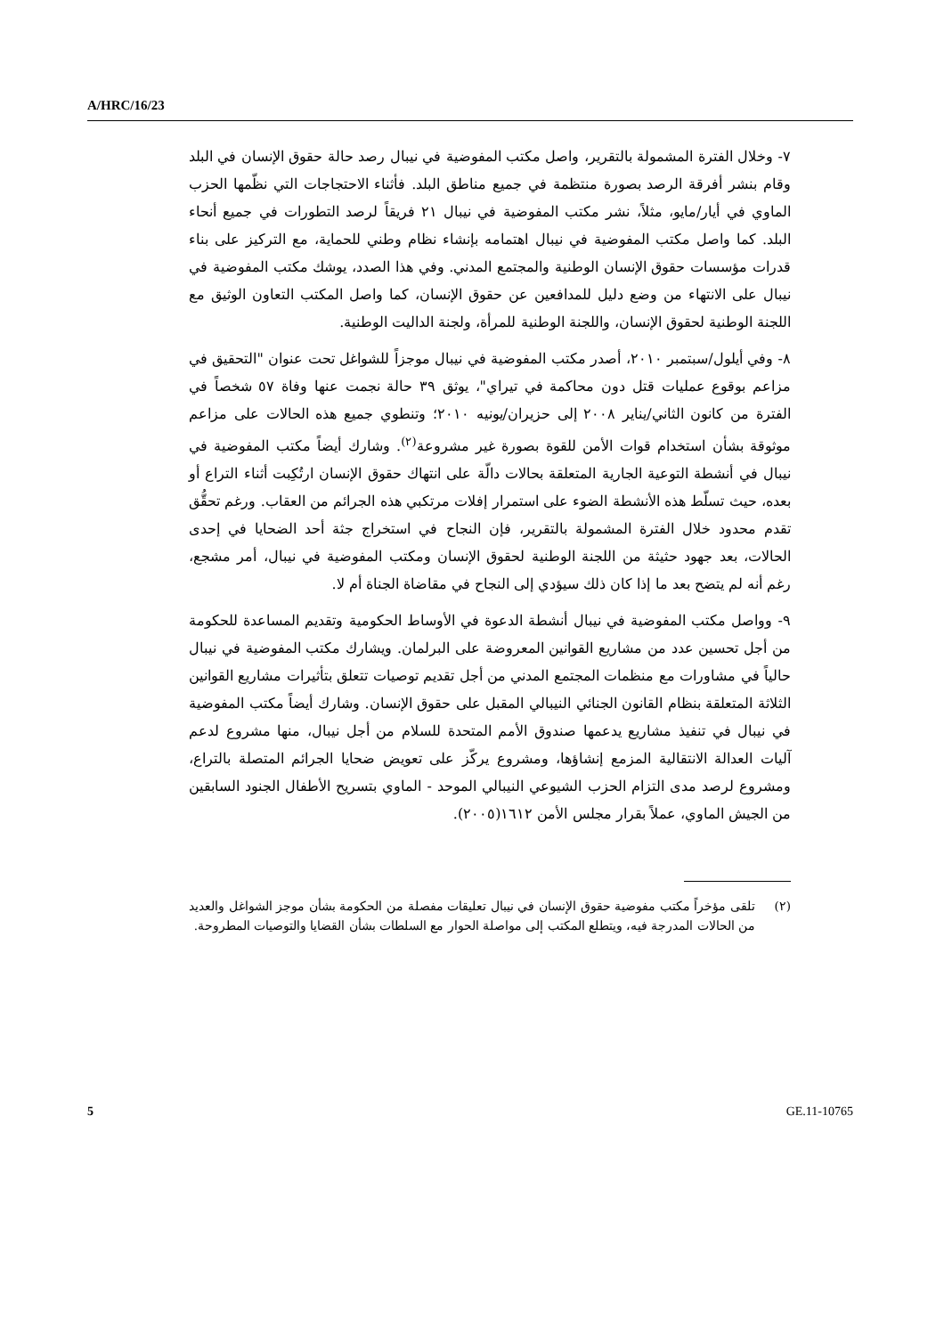A/HRC/16/23
٧- وخلال الفترة المشمولة بالتقرير، واصل مكتب المفوضية في نيبال رصد حالة حقوق الإنسان في البلد وقام بنشر أفرقة الرصد بصورة منتظمة في جميع مناطق البلد. فأثناء الاحتجاجات التي نظّمها الحزب الماوي في أيار/مايو، مثلاً، نشر مكتب المفوضية في نيبال ٢١ فريقاً لرصد التطورات في جميع أنحاء البلد. كما واصل مكتب المفوضية في نيبال اهتمامه بإنشاء نظام وطني للحماية، مع التركيز على بناء قدرات مؤسسات حقوق الإنسان الوطنية والمجتمع المدني. وفي هذا الصدد، يوشك مكتب المفوضية في نيبال على الانتهاء من وضع دليل للمدافعين عن حقوق الإنسان، كما واصل المكتب التعاون الوثيق مع اللجنة الوطنية لحقوق الإنسان، واللجنة الوطنية للمرأة، ولجنة الداليت الوطنية.
٨- وفي أيلول/سبتمبر ٢٠١٠، أصدر مكتب المفوضية في نيبال موجزاً للشواغل تحت عنوان "التحقيق في مزاعم بوقوع عمليات قتل دون محاكمة في تيراي"، يوثق ٣٩ حالة نجمت عنها وفاة ٥٧ شخصاً في الفترة من كانون الثاني/يناير ٢٠٠٨ إلى حزيران/يونيه ٢٠١٠؛ وتنطوي جميع هذه الحالات على مزاعم موثوقة بشأن استخدام قوات الأمن للقوة بصورة غير مشروعة<sup>(٢)</sup>. وشارك أيضاً مكتب المفوضية في نيبال في أنشطة التوعية الجارية المتعلقة بحالات دالّة على انتهاك حقوق الإنسان ارتُكِبت أثناء التراع أو بعده، حيث تسلّط هذه الأنشطة الضوء على استمرار إفلات مرتكبي هذه الجرائم من العقاب. ورغم تحقُّق تقدم محدود خلال الفترة المشمولة بالتقرير، فإن النجاح في استخراج جثة أحد الضحايا في إحدى الحالات، بعد جهود حثيثة من اللجنة الوطنية لحقوق الإنسان ومكتب المفوضية في نيبال، أمر مشجع، رغم أنه لم يتضح بعد ما إذا كان ذلك سيؤدي إلى النجاح في مقاضاة الجناة أم لا.
٩- وواصل مكتب المفوضية في نيبال أنشطة الدعوة في الأوساط الحكومية وتقديم المساعدة للحكومة من أجل تحسين عدد من مشاريع القوانين المعروضة على البرلمان. ويشارك مكتب المفوضية في نيبال حالياً في مشاورات مع منظمات المجتمع المدني من أجل تقديم توصيات تتعلق بتأثيرات مشاريع القوانين الثلاثة المتعلقة بنظام القانون الجنائي النيبالي المقبل على حقوق الإنسان. وشارك أيضاً مكتب المفوضية في نيبال في تنفيذ مشاريع يدعمها صندوق الأمم المتحدة للسلام من أجل نيبال، منها مشروع لدعم آليات العدالة الانتقالية المزمع إنشاؤها، ومشروع يركّز على تعويض ضحايا الجرائم المتصلة بالتراع، ومشروع لرصد مدى التزام الحزب الشيوعي النيبالي الموحد - الماوي بتسريح الأطفال الجنود السابقين من الجيش الماوي، عملاً بقرار مجلس الأمن ١٦١٢(٢٠٠٥).
(٢) تلقى مؤخراً مكتب مفوضية حقوق الإنسان في نيبال تعليقات مفصلة من الحكومة بشأن موجز الشواغل والعديد من الحالات المدرجة فيه، ويتطلع المكتب إلى مواصلة الحوار مع السلطات بشأن القضايا والتوصيات المطروحة.
5 GE.11-10765